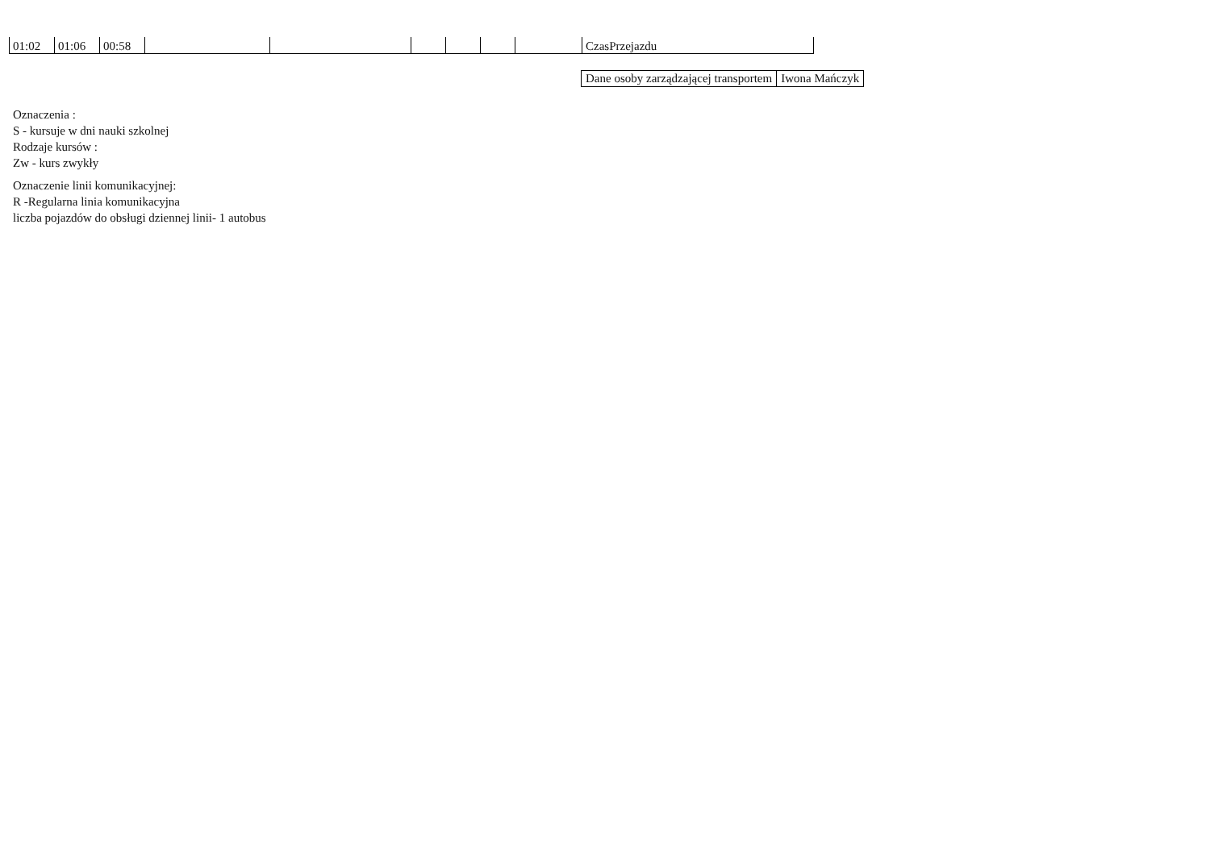| 01:02 | 01:06 | 00:58 | | | | | | | CzasPrzejazdu |
| Dane osoby zarządzającej transportem | Iwona Mańczyk |
Oznaczenia :
S - kursuje w dni nauki szkolnej
Rodzaje kursów :
Zw - kurs zwykły
Oznaczenie linii komunikacyjnej:
R -Regularna linia komunikacyjna
liczba pojazdów do obsługi dziennej linii- 1 autobus